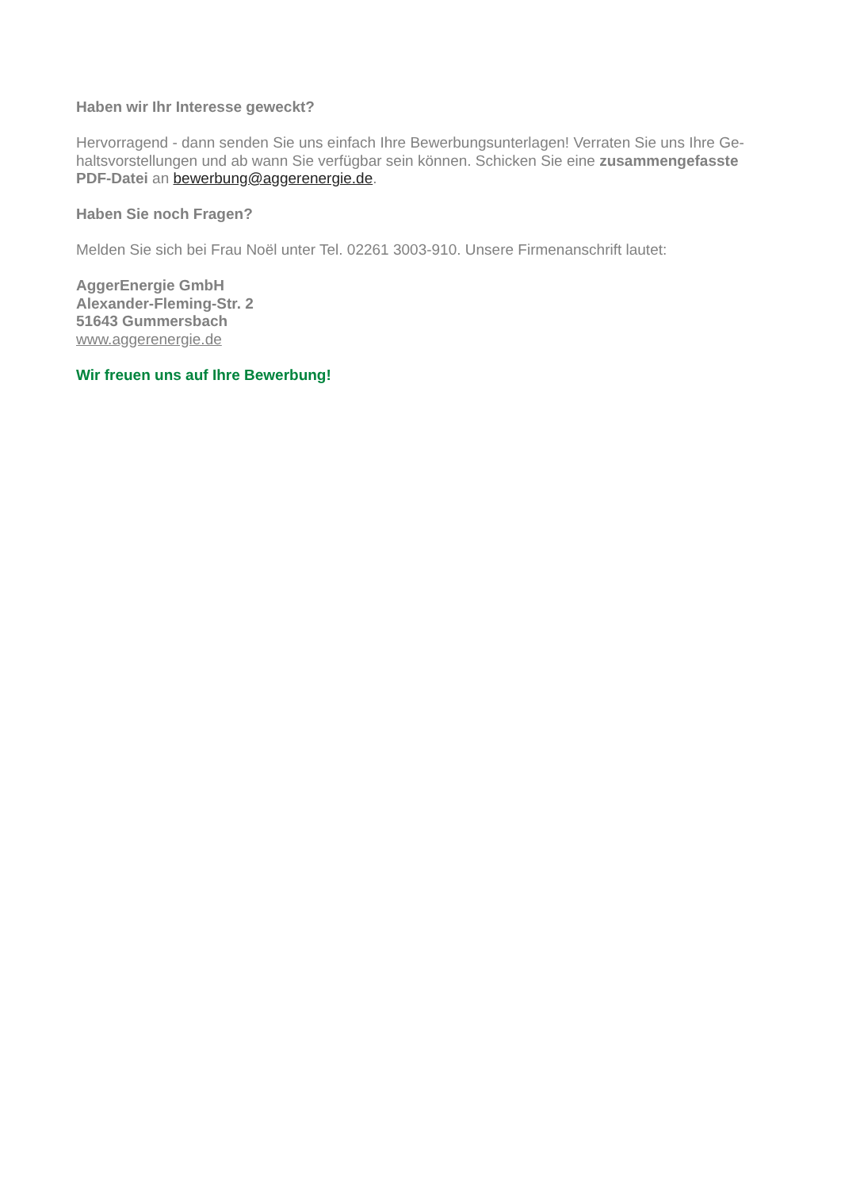Haben wir Ihr Interesse geweckt?
Hervorragend - dann senden Sie uns einfach Ihre Bewerbungsunterlagen! Verraten Sie uns Ihre Ge-haltsvorstellungen und ab wann Sie verfügbar sein können. Schicken Sie eine zusammengefasste PDF-Datei an bewerbung@aggerenergie.de.
Haben Sie noch Fragen?
Melden Sie sich bei Frau Noël unter Tel. 02261 3003-910. Unsere Firmenanschrift lautet:
AggerEnergie GmbH
Alexander-Fleming-Str. 2
51643 Gummersbach
www.aggerenergie.de
Wir freuen uns auf Ihre Bewerbung!